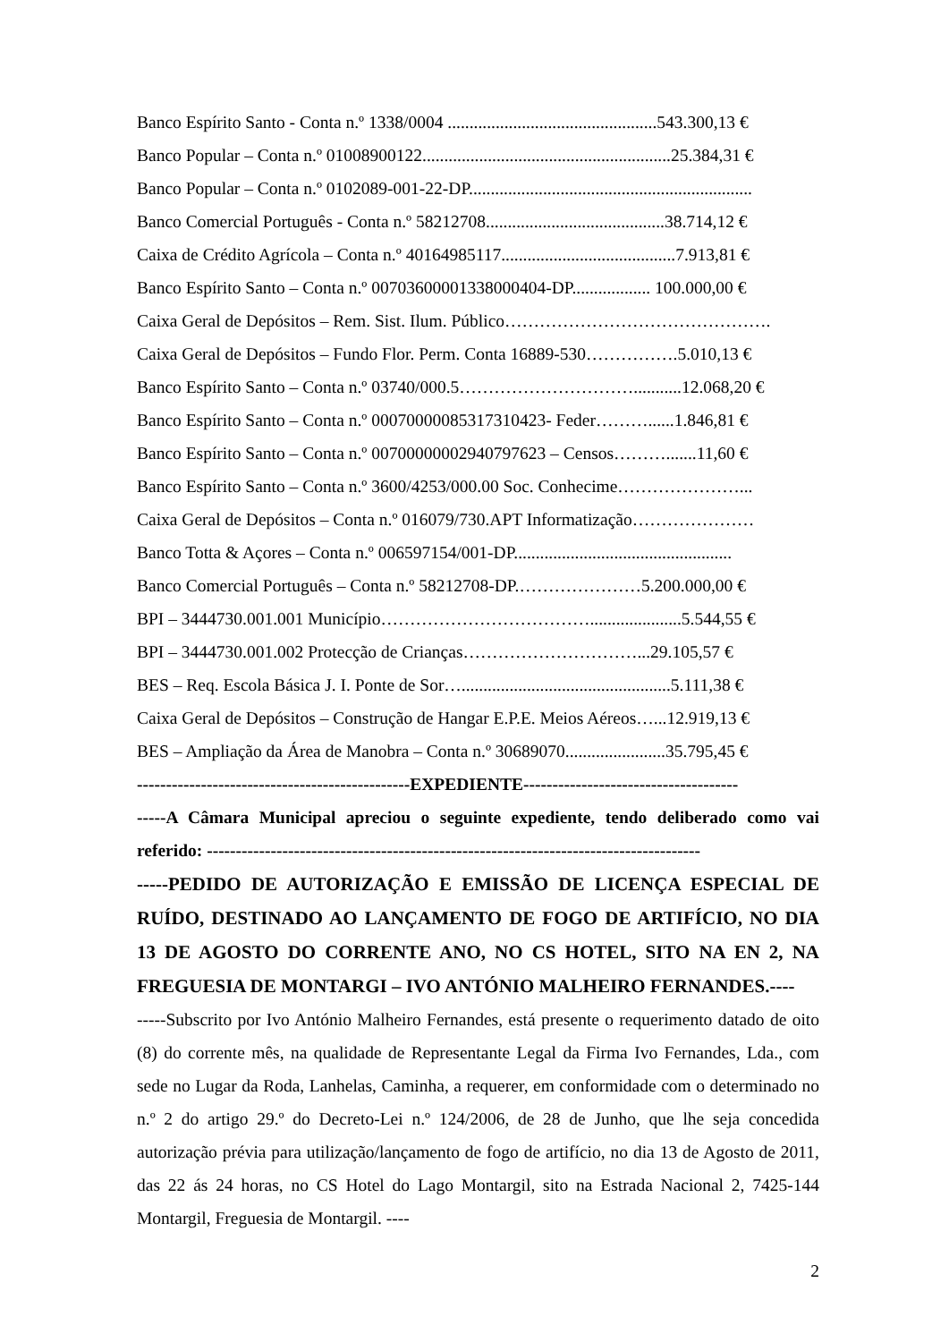Banco Espírito Santo - Conta n.º 1338/0004 ................................................543.300,13 €
Banco Popular – Conta n.º 01008900122.........................................................25.384,31 €
Banco Popular – Conta n.º 0102089-001-22-DP.................................................................
Banco Comercial Português - Conta n.º 58212708.........................................38.714,12 €
Caixa de Crédito Agrícola – Conta n.º 40164985117........................................7.913,81 €
Banco Espírito Santo – Conta n.º 00703600001338000404-DP.................. 100.000,00 €
Caixa Geral de Depósitos – Rem. Sist. Ilum. Público……………………………………….
Caixa Geral de Depósitos – Fundo Flor. Perm. Conta 16889-530…………….5.010,13 €
Banco Espírito Santo – Conta n.º 03740/000.5…………………………...........12.068,20 €
Banco Espírito Santo – Conta n.º 00070000085317310423- Feder………......1.846,81 €
Banco Espírito Santo – Conta n.º 00700000002940797623 – Censos……….......11,60 €
Banco Espírito Santo – Conta n.º 3600/4253/000.00 Soc. Conhecime…………………...
Caixa Geral de Depósitos – Conta n.º 016079/730.APT Informatização…………………
Banco Totta & Açores – Conta n.º 006597154/001-DP..................................................
Banco Comercial Português – Conta n.º 58212708-DP.…………………5.200.000,00 €
BPI – 3444730.001.001 Município……………………………….....................5.544,55 €
BPI – 3444730.001.002 Protecção de Crianças…………………………...29.105,57 €
BES – Req. Escola Básica J. I. Ponte de Sor…................................................5.111,38 €
Caixa Geral de Depósitos – Construção de Hangar E.P.E. Meios Aéreos…...12.919,13 €
BES – Ampliação da Área de Manobra – Conta n.º 30689070.......................35.795,45 €
-----------------------------------------------EXPEDIENTE-------------------------------------
-----A Câmara Municipal apreciou o seguinte expediente, tendo deliberado como vai referido: -------------------------------------------------------------------------------------
-----PEDIDO DE AUTORIZAÇÃO E EMISSÃO DE LICENÇA ESPECIAL DE RUÍDO, DESTINADO AO LANÇAMENTO DE FOGO DE ARTIFÍCIO, NO DIA 13 DE AGOSTO DO CORRENTE ANO, NO CS HOTEL, SITO NA EN 2, NA FREGUESIA DE MONTARGI – IVO ANTÓNIO MALHEIRO FERNANDES.----
-----Subscrito por Ivo António Malheiro Fernandes, está presente o requerimento datado de oito (8) do corrente mês, na qualidade de Representante Legal da Firma Ivo Fernandes, Lda., com sede no Lugar da Roda, Lanhelas, Caminha, a requerer, em conformidade com o determinado no n.º 2 do artigo 29.º do Decreto-Lei n.º 124/2006, de 28 de Junho, que lhe seja concedida autorização prévia para utilização/lançamento de fogo de artifício, no dia 13 de Agosto de 2011, das 22 ás 24 horas, no CS Hotel do Lago Montargil, sito na Estrada Nacional 2, 7425-144 Montargil, Freguesia de Montargil. ----
2